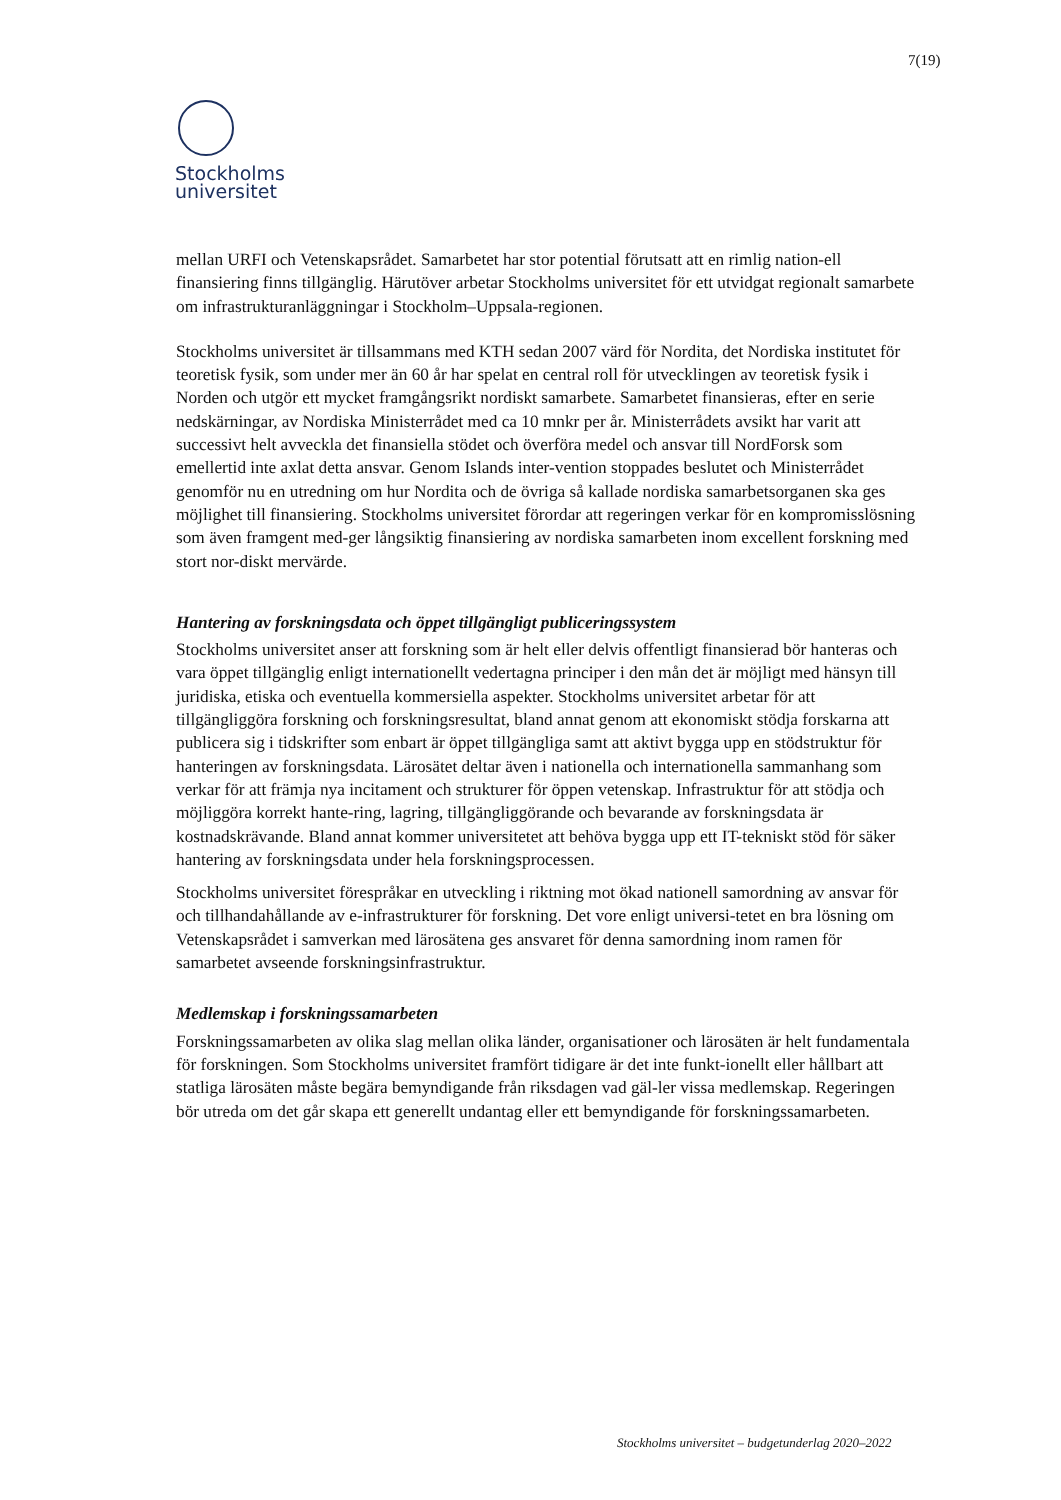7(19)
Stockholms
universitet
mellan URFI och Vetenskapsrådet. Samarbetet har stor potential förutsatt att en rimlig nation-ell finansiering finns tillgänglig. Härutöver arbetar Stockholms universitet för ett utvidgat regionalt samarbete om infrastrukturanläggningar i Stockholm–Uppsala-regionen.
Stockholms universitet är tillsammans med KTH sedan 2007 värd för Nordita, det Nordiska institutet för teoretisk fysik, som under mer än 60 år har spelat en central roll för utvecklingen av teoretisk fysik i Norden och utgör ett mycket framgångsrikt nordiskt samarbete. Samarbetet finansieras, efter en serie nedskärningar, av Nordiska Ministerrådet med ca 10 mnkr per år. Ministerrådets avsikt har varit att successivt helt avveckla det finansiella stödet och överföra medel och ansvar till NordForsk som emellertid inte axlat detta ansvar. Genom Islands inter-vention stoppades beslutet och Ministerrådet genomför nu en utredning om hur Nordita och de övriga så kallade nordiska samarbetsorganen ska ges möjlighet till finansiering. Stockholms universitet förordar att regeringen verkar för en kompromisslösning som även framgent med-ger långsiktig finansiering av nordiska samarbeten inom excellent forskning med stort nor-diskt mervärde.
Hantering av forskningsdata och öppet tillgängligt publiceringssystem
Stockholms universitet anser att forskning som är helt eller delvis offentligt finansierad bör hanteras och vara öppet tillgänglig enligt internationellt vedertagna principer i den mån det är möjligt med hänsyn till juridiska, etiska och eventuella kommersiella aspekter. Stockholms universitet arbetar för att tillgängliggöra forskning och forskningsresultat, bland annat genom att ekonomiskt stödja forskarna att publicera sig i tidskrifter som enbart är öppet tillgängliga samt att aktivt bygga upp en stödstruktur för hanteringen av forskningsdata. Lärosätet deltar även i nationella och internationella sammanhang som verkar för att främja nya incitament och strukturer för öppen vetenskap. Infrastruktur för att stödja och möjliggöra korrekt hante-ring, lagring, tillgängliggörande och bevarande av forskningsdata är kostnadskrävande. Bland annat kommer universitetet att behöva bygga upp ett IT-tekniskt stöd för säker hantering av forskningsdata under hela forskningsprocessen.
Stockholms universitet förespråkar en utveckling i riktning mot ökad nationell samordning av ansvar för och tillhandahållande av e-infrastrukturer för forskning. Det vore enligt universi-tetet en bra lösning om Vetenskapsrådet i samverkan med lärosätena ges ansvaret för denna samordning inom ramen för samarbetet avseende forskningsinfrastruktur.
Medlemskap i forskningssamarbeten
Forskningssamarbeten av olika slag mellan olika länder, organisationer och lärosäten är helt fundamentala för forskningen. Som Stockholms universitet framfört tidigare är det inte funkt-ionellt eller hållbart att statliga lärosäten måste begära bemyndigande från riksdagen vad gäl-ler vissa medlemskap. Regeringen bör utreda om det går skapa ett generellt undantag eller ett bemyndigande för forskningssamarbeten.
Stockholms universitet – budgetunderlag 2020–2022